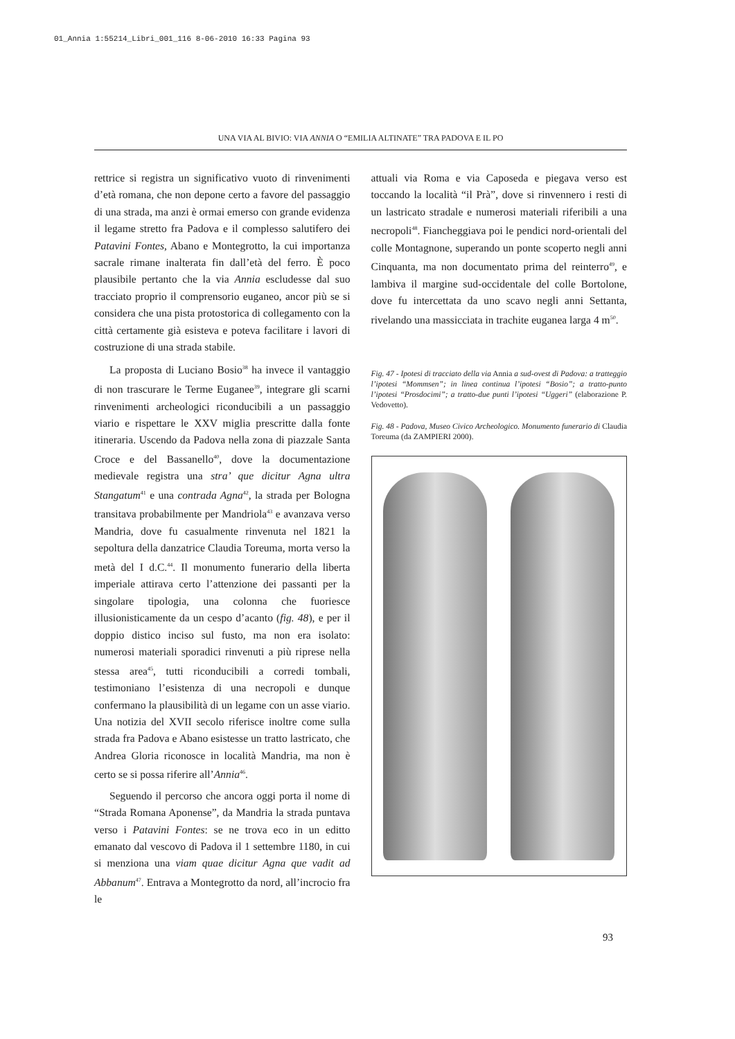01_Annia 1:55214_Libri_001_116 8-06-2010 16:33 Pagina 93
UNA VIA AL BIVIO: VIA ANNIA O “EMILIA ALTINATE” TRA PADOVA E IL PO
rettrice si registra un significativo vuoto di rinvenimenti d’età romana, che non depone certo a favore del passaggio di una strada, ma anzi è ormai emerso con grande evidenza il legame stretto fra Padova e il complesso salutifero dei Patavini Fontes, Abano e Montegrotto, la cui importanza sacrale rimane inalterata fin dall’età del ferro. È poco plausibile pertanto che la via Annia escludesse dal suo tracciato proprio il comprensorio euganeo, ancor più se si considera che una pista protostorica di collegamento con la città certamente già esisteva e poteva facilitare i lavori di costruzione di una strada stabile.
La proposta di Luciano Bosio<sup>38</sup> ha invece il vantaggio di non trascurare le Terme Euganee<sup>39</sup>, integrare gli scarni rinvenimenti archeologici riconducibili a un passaggio viario e rispettare le XXV miglia prescritte dalla fonte itineraria. Uscendo da Padova nella zona di piazzale Santa Croce e del Bassanello<sup>40</sup>, dove la documentazione medievale registra una stra’ que dicitur Agna ultra Stangatum<sup>41</sup> e una contrada Agna<sup>42</sup>, la strada per Bologna transitava probabilmente per Mandriola<sup>43</sup> e avanzava verso Mandria, dove fu casualmente rinvenuta nel 1821 la sepoltura della danzatrice Claudia Toreuma, morta verso la metà del I d.C.<sup>44</sup>. Il monumento funerario della liberta imperiale attirava certo l’attenzione dei passanti per la singolare tipologia, una colonna che fuoriesce illusionisticamente da un cespo d’acanto (fig. 48), e per il doppio distico inciso sul fusto, ma non era isolato: numerosi materiali sporadici rinvenuti a più riprese nella stessa area<sup>45</sup>, tutti riconducibili a corredi tombali, testimoniano l’esistenza di una necropoli e dunque confermano la plausibilità di un legame con un asse viario. Una notizia del XVII secolo riferisce inoltre come sulla strada fra Padova e Abano esistesse un tratto lastricato, che Andrea Gloria riconosce in località Mandria, ma non è certo se si possa riferire all’Annia<sup>46</sup>.
Seguendo il percorso che ancora oggi porta il nome di “Strada Romana Aponense”, da Mandria la strada puntava verso i Patavini Fontes: se ne trova eco in un editto emanato dal vescovo di Padova il 1 settembre 1180, in cui si menziona una viam quae dicitur Agna que vadit ad Abbanum<sup>47</sup>. Entrava a Montegrotto da nord, all’incrocio fra le
attuali via Roma e via Caposeda e piegava verso est toccando la località “il Prà”, dove si rinvennero i resti di un lastricato stradale e numerosi materiali riferibili a una necropoli<sup>48</sup>. Fiancheggiava poi le pendici nord-orientali del colle Montagnone, superando un ponte scoperto negli anni Cinquanta, ma non documentato prima del reinterro<sup>49</sup>, e lambiva il margine sud-occidentale del colle Bortolone, dove fu intercettata da uno scavo negli anni Settanta, rivelando una massicciata in trachite euganea larga 4 m<sup>50</sup>.
Fig. 47 - Ipotesi di tracciato della via Annia a sud-ovest di Padova: a tratteggio l’ipotesi “Mommsen”; in linea continua l’ipotesi “Bosio”; a tratto-punto l’ipotesi “Prosdocimi”; a tratto-due punti l’ipotesi “Uggeri” (elaborazione P. Vedovetto).
Fig. 48 - Padova, Museo Civico Archeologico. Monumento funerario di Claudia Toreuma (da ZAMPIERI 2000).
93